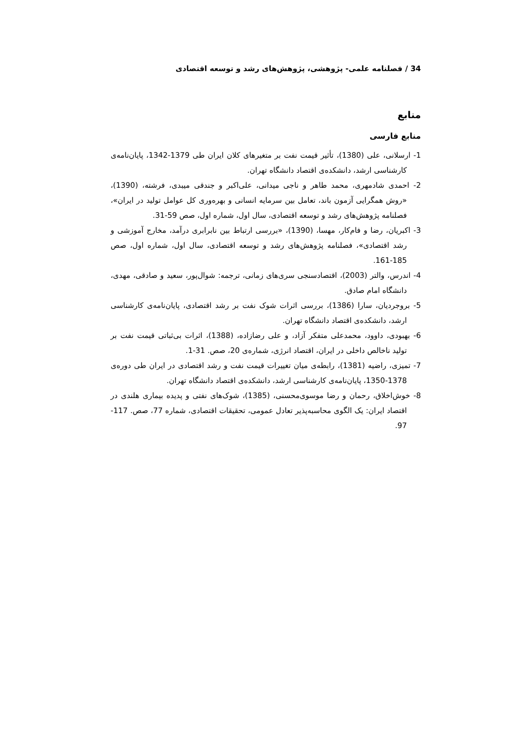34 / فصلنامه علمی- پژوهشی، پژوهش‌های رشد و توسعه اقتصادی
منابع
منابع فارسی
1- ارسلانی، علی (1380)، تأثیر قیمت نفت بر متغیرهای کلان ایران طی 1379-1342، پایان‌نامه‌ی کارشناسی ارشد، دانشکده‌ی اقتصاد دانشگاه تهران.
2- احمدی شادمهری، محمد طاهر و ناجی میدانی، علی‌اکبر و جندقی میبدی، فرشته، (1390)، «روش همگرایی آزمون باند، تعامل بین سرمایه انسانی و بهره‌وری کل عوامل تولید در ایران»، فصلنامه پژوهش‌های رشد و توسعه اقتصادی، سال اول، شماره اول، صص 59-31.
3- اکبریان، رضا و فام‌کار، مهسا، (1390)، «بررسی ارتباط بین نابرابری درآمد، مخارج آموزشی و رشد اقتصادی»، فصلنامه پژوهش‌های رشد و توسعه اقتصادی، سال اول، شماره اول، صص 185-161.
4- اندرس، والتر (2003)، اقتصادسنجی سری‌های زمانی، ترجمه: شوال‌پور، سعید و صادقی، مهدی، دانشگاه امام صادق.
5- بروجردیان، سارا (1386)، بررسی اثرات شوک نفت بر رشد اقتصادی، پایان‌نامه‌ی کارشناسی ارشد، دانشکده‌ی اقتصاد دانشگاه تهران.
6- بهبودی، داوود، محمدعلی متفکر آزاد، و علی رضازاده، (1388)، اثرات بی‌ثباتی قیمت نفت بر تولید ناخالص داخلی در ایران، اقتصاد انرژی، شماره‌ی 20، صص. 31-1.
7- تمیزی، راضیه (1381)، رابطه‌ی میان تغییرات قیمت نفت و رشد اقتصادی در ایران طی دوره‌ی 1378-1350، پایان‌نامه‌ی کارشناسی ارشد، دانشکده‌ی اقتصاد دانشگاه تهران.
8- خوش‌اخلاق، رحمان و رضا موسوی‌محسنی، (1385)، شوک‌های نفتی و پدیده بیماری هلندی در اقتصاد ایران: یک الگوی محاسبه‌پذیر تعادل عمومی، تحقیقات اقتصادی، شماره 77، صص. 117-97.